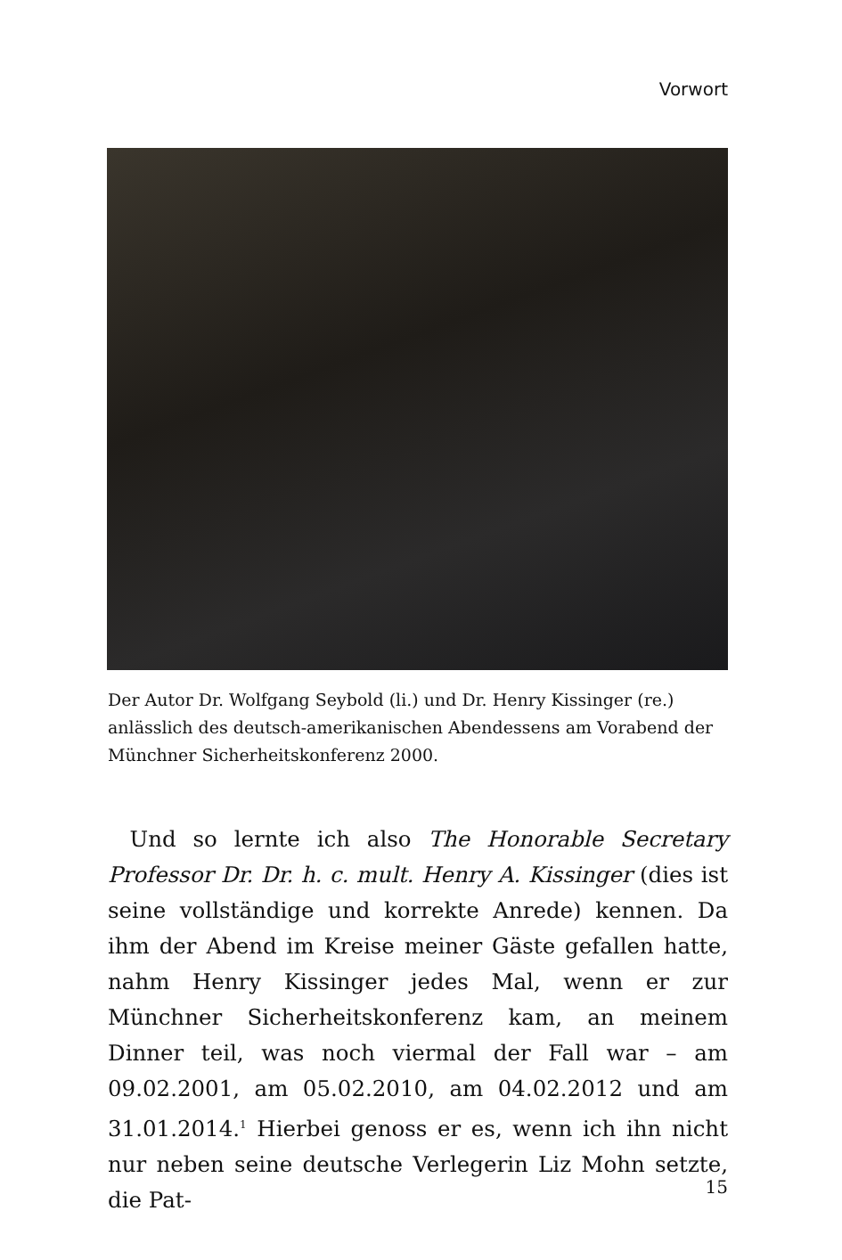Vorwort
Der Autor Dr. Wolfgang Seybold (li.) und Dr. Henry Kissinger (re.) anlässlich des deutsch-amerikanischen Abendessens am Vorabend der Münchner Sicherheitskonferenz 2000.
 Und so lernte ich also The Honorable Secretary Professor Dr. Dr. h. c. mult. Henry A. Kissinger (dies ist seine vollständige und korrekte Anrede) kennen. Da ihm der Abend im Kreise meiner Gäste gefallen hatte, nahm Henry Kissinger jedes Mal, wenn er zur Münchner Sicherheitskonferenz kam, an meinem Dinner teil, was noch viermal der Fall war – am 09.02.2001, am 05.02.2010, am 04.02.2012 und am 31.01.2014.<sup>1</sup> Hierbei genoss er es, wenn ich ihn nicht nur neben seine deutsche Verlegerin Liz Mohn setzte, die Pat-
15